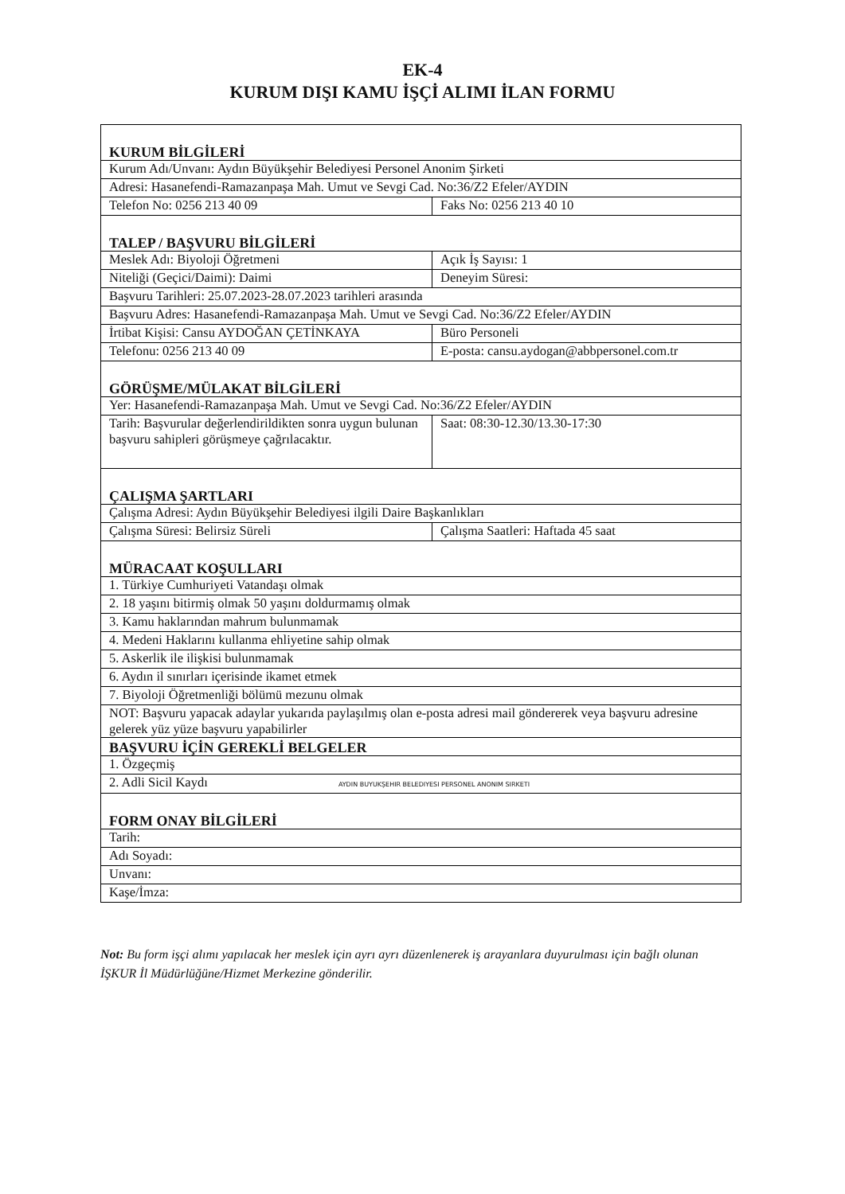EK-4
KURUM DIŞI KAMU İŞÇİ ALIMI İLAN FORMU
| KURUM BİLGİLERİ | |
| Kurum Adı/Unvanı: Aydın Büyükşehir Belediyesi Personel Anonim Şirketi | |
| Adresi: Hasanefendi-Ramazanpaşa Mah. Umut ve Sevgi Cad. No:36/Z2 Efeler/AYDIN | |
| Telefon No: 0256 213 40 09 | Faks No: 0256 213 40 10 |
| TALEP / BAŞVURU BİLGİLERİ | |
| Meslek Adı: Biyoloji Öğretmeni | Açık İş Sayısı: 1 |
| Niteliği (Geçici/Daimi): Daimi | Deneyim Süresi: |
| Başvuru Tarihleri: 25.07.2023-28.07.2023 tarihleri arasında | |
| Başvuru Adres: Hasanefendi-Ramazanpaşa Mah. Umut ve Sevgi Cad. No:36/Z2 Efeler/AYDIN | |
| İrtibat Kişisi: Cansu AYDOĞAN ÇETİNKAYA | Büro Personeli |
| Telefonu: 0256 213 40 09 | E-posta: cansu.aydogan@abbpersonel.com.tr |
| GÖRÜŞME/MÜLAKAT BİLGİLERİ | |
| Yer: Hasanefendi-Ramazanpaşa Mah. Umut ve Sevgi Cad. No:36/Z2 Efeler/AYDIN | |
| Tarih: Başvurular değerlendirildikten sonra uygun bulunan başvuru sahipleri görüşmeye çağrılacaktır. | Saat: 08:30-12.30/13.30-17:30 |
| ÇALIŞMA ŞARTLARI | |
| Çalışma Adresi: Aydın Büyükşehir Belediyesi ilgili Daire Başkanlıkları | |
| Çalışma Süresi: Belirsiz Süreli | Çalışma Saatleri: Haftada 45 saat |
| MÜRACAAT KOŞULLARI | |
| 1. Türkiye Cumhuriyeti Vatandaşı olmak | |
| 2. 18 yaşını bitirmiş olmak 50 yaşını doldurmamış olmak | |
| 3. Kamu haklarından mahrum bulunmamak | |
| 4. Medeni Haklarını kullanma ehliyetine sahip olmak | |
| 5. Askerlik ile ilişkisi bulunmamak | |
| 6. Aydın il sınırları içerisinde ikamet etmek | |
| 7. Biyoloji Öğretmenliği bölümü mezunu olmak | |
| NOT: Başvuru yapacak adaylar yukarıda paylaşılmış olan e-posta adresi mail göndererek veya başvuru adresine gelerek yüz yüze başvuru yapabilirler | |
| BAŞVURU İÇİN GEREKLİ BELGELER | |
| 1. Özgeçmiş | |
| 2. Adli Sicil Kaydı AYDIN BUYUKŞEHIR BELEDIYESI PERSONEL ANONIM SIRKETI | |
| FORM ONAY BİLGİLERİ | |
| Tarih: | |
| Adı Soyadı: | |
| Unvanı: | |
| Kaşe/İmza: | |
Not: Bu form işçi alımı yapılacak her meslek için ayrı ayrı düzenlenerek iş arayanlara duyurulması için bağlı olunan İŞKUR İl Müdürlüğüne/Hizmet Merkezine gönderilir.